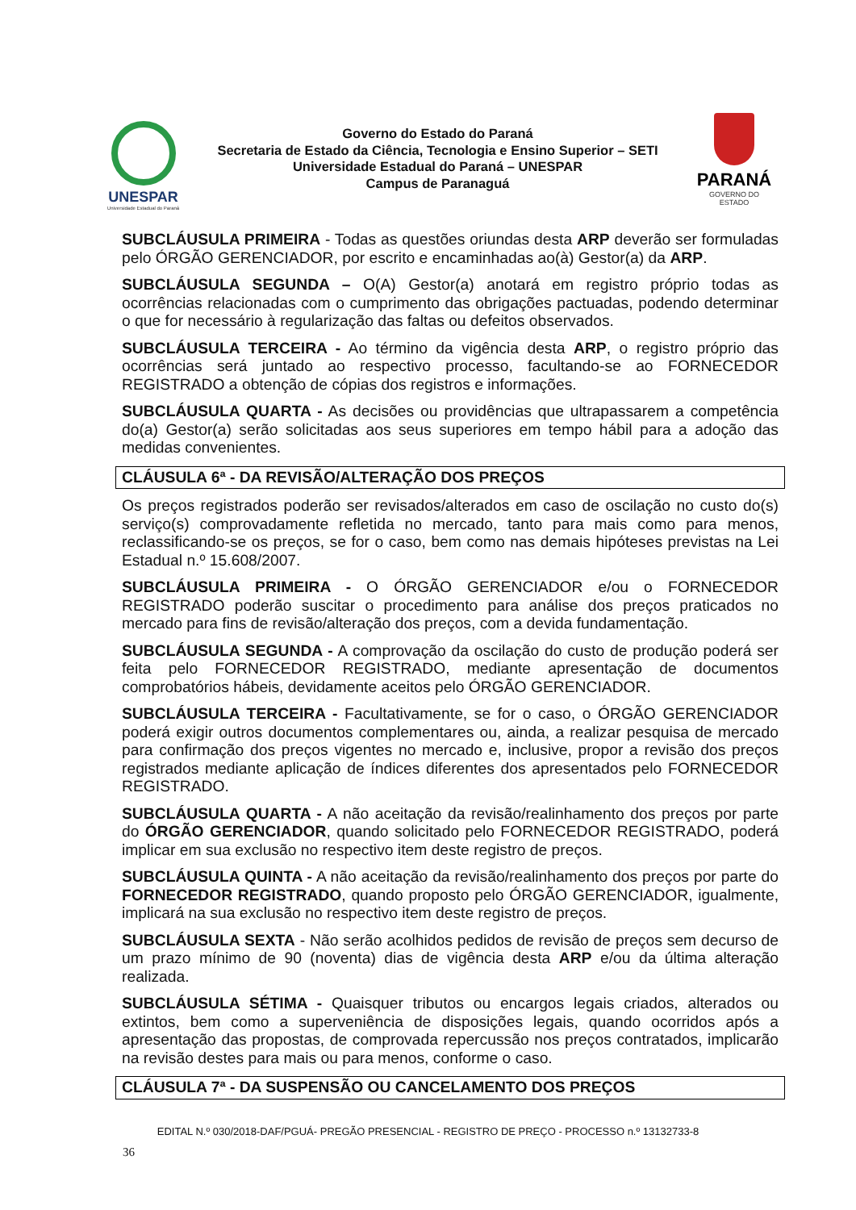UNESPAR
Universidade Estadual do Paraná
Governo do Estado do Paraná
Secretaria de Estado da Ciência, Tecnologia e Ensino Superior – SETI
Universidade Estadual do Paraná – UNESPAR
Campus de Paranaguá
PARANÁ
GOVERNO DO ESTADO
SUBCLÁUSULA PRIMEIRA - Todas as questões oriundas desta ARP deverão ser formuladas pelo ÓRGÃO GERENCIADOR, por escrito e encaminhadas ao(à) Gestor(a) da ARP.
SUBCLÁUSULA SEGUNDA – O(A) Gestor(a) anotará em registro próprio todas as ocorrências relacionadas com o cumprimento das obrigações pactuadas, podendo determinar o que for necessário à regularização das faltas ou defeitos observados.
SUBCLÁUSULA TERCEIRA - Ao término da vigência desta ARP, o registro próprio das ocorrências será juntado ao respectivo processo, facultando-se ao FORNECEDOR REGISTRADO a obtenção de cópias dos registros e informações.
SUBCLÁUSULA QUARTA - As decisões ou providências que ultrapassarem a competência do(a) Gestor(a) serão solicitadas aos seus superiores em tempo hábil para a adoção das medidas convenientes.
CLÁUSULA 6ª - DA REVISÃO/ALTERAÇÃO DOS PREÇOS
Os preços registrados poderão ser revisados/alterados em caso de oscilação no custo do(s) serviço(s) comprovadamente refletida no mercado, tanto para mais como para menos, reclassificando-se os preços, se for o caso, bem como nas demais hipóteses previstas na Lei Estadual n.º 15.608/2007.
SUBCLÁUSULA PRIMEIRA - O ÓRGÃO GERENCIADOR e/ou o FORNECEDOR REGISTRADO poderão suscitar o procedimento para análise dos preços praticados no mercado para fins de revisão/alteração dos preços, com a devida fundamentação.
SUBCLÁUSULA SEGUNDA - A comprovação da oscilação do custo de produção poderá ser feita pelo FORNECEDOR REGISTRADO, mediante apresentação de documentos comprobatórios hábeis, devidamente aceitos pelo ÓRGÃO GERENCIADOR.
SUBCLÁUSULA TERCEIRA - Facultativamente, se for o caso, o ÓRGÃO GERENCIADOR poderá exigir outros documentos complementares ou, ainda, a realizar pesquisa de mercado para confirmação dos preços vigentes no mercado e, inclusive, propor a revisão dos preços registrados mediante aplicação de índices diferentes dos apresentados pelo FORNECEDOR REGISTRADO.
SUBCLÁUSULA QUARTA - A não aceitação da revisão/realinhamento dos preços por parte do ÓRGÃO GERENCIADOR, quando solicitado pelo FORNECEDOR REGISTRADO, poderá implicar em sua exclusão no respectivo item deste registro de preços.
SUBCLÁUSULA QUINTA - A não aceitação da revisão/realinhamento dos preços por parte do FORNECEDOR REGISTRADO, quando proposto pelo ÓRGÃO GERENCIADOR, igualmente, implicará na sua exclusão no respectivo item deste registro de preços.
SUBCLÁUSULA SEXTA - Não serão acolhidos pedidos de revisão de preços sem decurso de um prazo mínimo de 90 (noventa) dias de vigência desta ARP e/ou da última alteração realizada.
SUBCLÁUSULA SÉTIMA - Quaisquer tributos ou encargos legais criados, alterados ou extintos, bem como a superveniência de disposições legais, quando ocorridos após a apresentação das propostas, de comprovada repercussão nos preços contratados, implicarão na revisão destes para mais ou para menos, conforme o caso.
CLÁUSULA 7ª - DA SUSPENSÃO OU CANCELAMENTO DOS PREÇOS
EDITAL N.º 030/2018-DAF/PGUÁ- PREGÃO PRESENCIAL - REGISTRO DE PREÇO - PROCESSO n.º 13132733-8
36